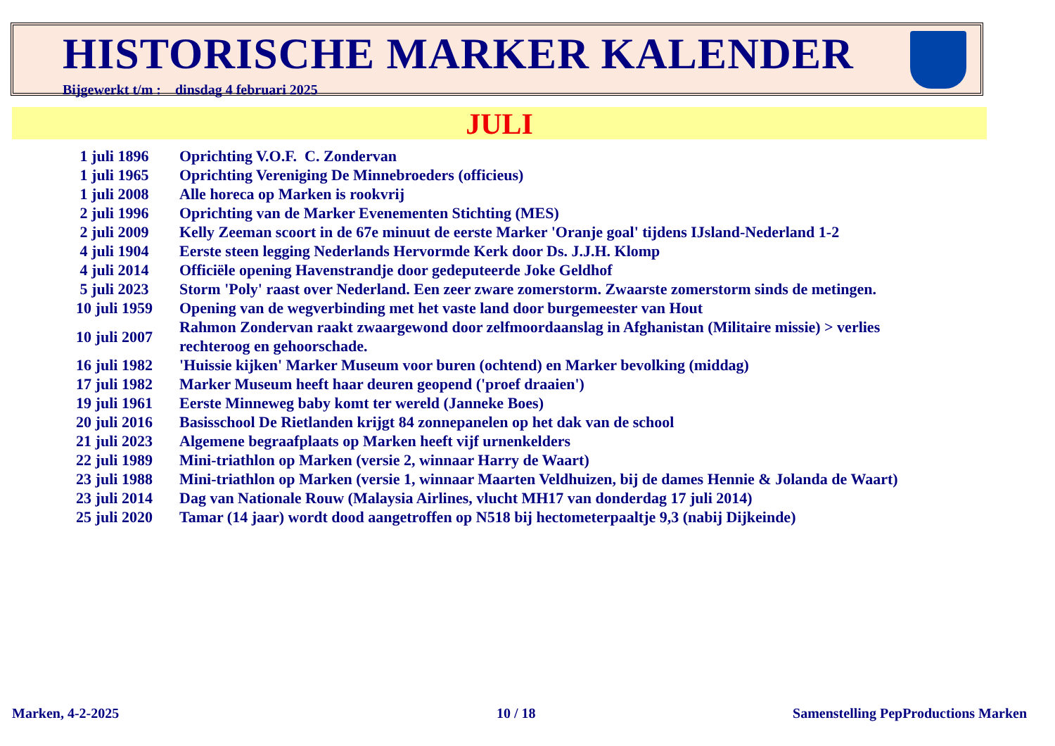HISTORISCHE MARKER KALENDER
Bijgewerkt t/m : dinsdag 4 februari 2025
JULI
| 1 juli 1896 | Oprichting V.O.F. C. Zondervan |
| 1 juli 1965 | Oprichting Vereniging De Minnebroeders (officieus) |
| 1 juli 2008 | Alle horeca op Marken is rookvrij |
| 2 juli 1996 | Oprichting van de Marker Evenementen Stichting (MES) |
| 2 juli 2009 | Kelly Zeeman scoort in de 67e minuut de eerste Marker 'Oranje goal' tijdens IJsland-Nederland 1-2 |
| 4 juli 1904 | Eerste steen legging Nederlands Hervormde Kerk door Ds. J.J.H. Klomp |
| 4 juli 2014 | Officiële opening Havenstrandje door gedeputeerde Joke Geldhof |
| 5 juli 2023 | Storm 'Poly' raast over Nederland. Een zeer zware zomerstorm. Zwaarste zomerstorm sinds de metingen. |
| 10 juli 1959 | Opening van de wegverbinding met het vaste land door burgemeester van Hout |
| 10 juli 2007 | Rahmon Zondervan raakt zwaargewond door zelfmoordaanslag in Afghanistan (Militaire missie) > verlies rechteroog en gehoorschade. |
| 16 juli 1982 | 'Huissie kijken' Marker Museum voor buren (ochtend) en Marker bevolking (middag) |
| 17 juli 1982 | Marker Museum heeft haar deuren geopend ('proef draaien') |
| 19 juli 1961 | Eerste Minneweg baby komt ter wereld (Janneke Boes) |
| 20 juli 2016 | Basisschool De Rietlanden krijgt 84 zonnepanelen op het dak van de school |
| 21 juli 2023 | Algemene begraafplaats op Marken heeft vijf urnenkelders |
| 22 juli 1989 | Mini-triathlon op Marken (versie 2, winnaar Harry de Waart) |
| 23 juli 1988 | Mini-triathlon op Marken (versie 1, winnaar Maarten Veldhuizen, bij de dames Hennie & Jolanda de Waart) |
| 23 juli 2014 | Dag van Nationale Rouw (Malaysia Airlines, vlucht MH17 van donderdag 17 juli 2014) |
| 25 juli 2020 | Tamar (14 jaar) wordt dood aangetroffen op N518 bij hectometerpaaltje 9,3 (nabij Dijkeinde) |
Marken, 4-2-2025 10 / 18
Samenstelling PepProductions Marken